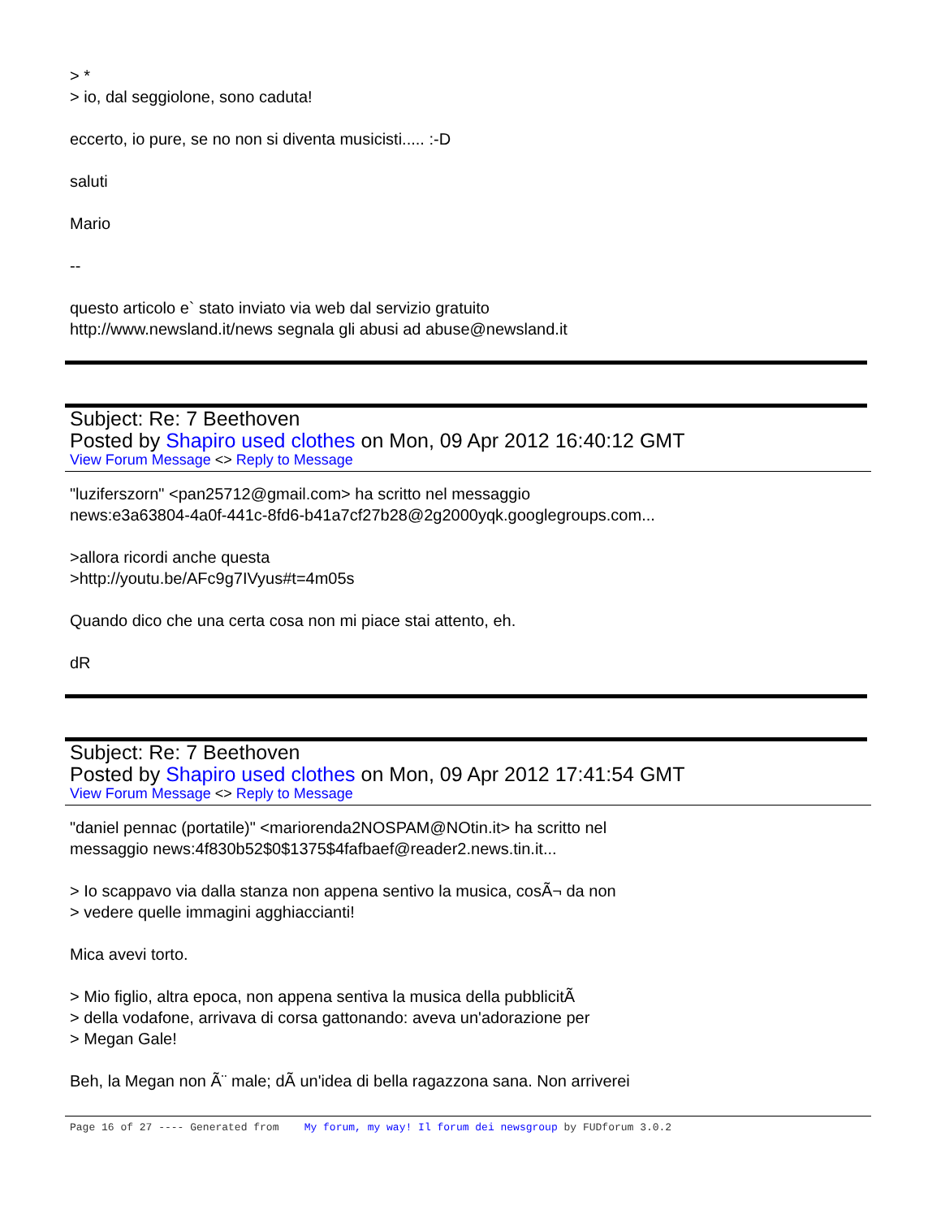> *
> io, dal seggiolone, sono caduta!
eccerto, io pure, se no non si diventa musicisti..... :-D
saluti
Mario
--
questo articolo e` stato inviato via web dal servizio gratuito
http://www.newsland.it/news segnala gli abusi ad abuse@newsland.it
Subject: Re: 7 Beethoven
Posted by Shapiro used clothes on Mon, 09 Apr 2012 16:40:12 GMT
View Forum Message <> Reply to Message
"luziferszorn" <pan25712@gmail.com> ha scritto nel messaggio
news:e3a63804-4a0f-441c-8fd6-b41a7cf27b28@2g2000yqk.googlegroups.com...
>allora ricordi anche questa
>http://youtu.be/AFc9g7IVyus#t=4m05s
Quando dico che una certa cosa non mi piace stai attento, eh.
dR
Subject: Re: 7 Beethoven
Posted by Shapiro used clothes on Mon, 09 Apr 2012 17:41:54 GMT
View Forum Message <> Reply to Message
"daniel pennac (portatile)" <mariorenda2NOSPAM@NOtin.it> ha scritto nel
messaggio news:4f830b52$0$1375$4fafbaef@reader2.news.tin.it...
> Io scappavo via dalla stanza non appena sentivo la musica, cosÃ¬ da non
> vedere quelle immagini agghiaccianti!
Mica avevi torto.
> Mio figlio, altra epoca, non appena sentiva la musica della pubblicitÃ
> della vodafone, arrivava di corsa gattonando: aveva un'adorazione per
> Megan Gale!
Beh, la Megan non Ã¨ male; dÃ un'idea di bella ragazzona sana. Non arriverei
Page 16 of 27 ---- Generated from My forum, my way! Il forum dei newsgroup by FUDforum 3.0.2